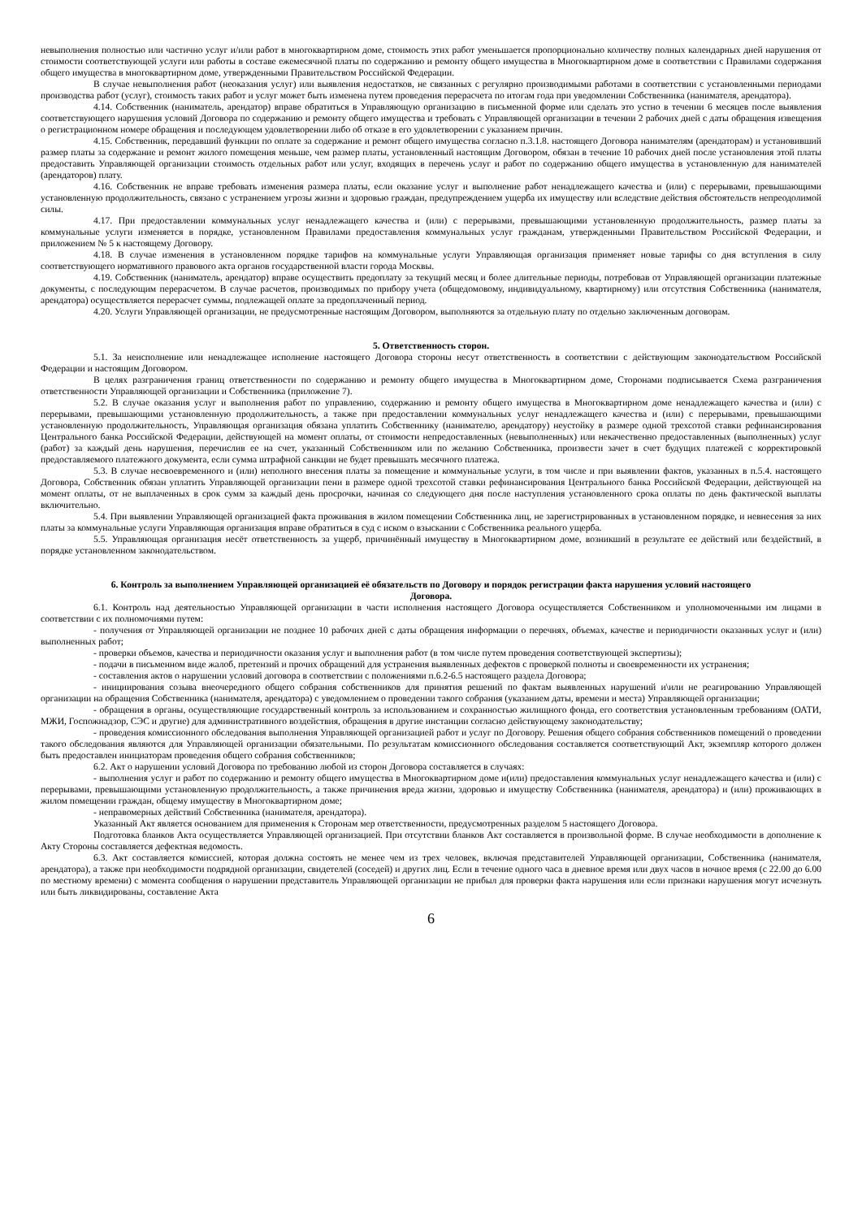невыполнения полностью или частично услуг и/или работ в многоквартирном доме, стоимость этих работ уменьшается пропорционально количеству полных календарных дней нарушения от стоимости соответствующей услуги или работы в составе ежемесячной платы по содержанию и ремонту общего имущества в Многоквартирном доме в соответствии с Правилами содержания общего имущества в многоквартирном доме, утвержденными Правительством Российской Федерации.
В случае невыполнения работ (неоказания услуг) или выявления недостатков, не связанных с регулярно производимыми работами в соответствии с установленными периодами производства работ (услуг), стоимость таких работ и услуг может быть изменена путем проведения перерасчета по итогам года при уведомлении Собственника (нанимателя, арендатора).
4.14. Собственник (наниматель, арендатор) вправе обратиться в Управляющую организацию в письменной форме или сделать это устно в течении 6 месяцев после выявления соответствующего нарушения условий Договора по содержанию и ремонту общего имущества и требовать с Управляющей организации в течении 2 рабочих дней с даты обращения извещения о регистрационном номере обращения и последующем удовлетворении либо об отказе в его удовлетворении с указанием причин.
4.15. Собственник, передавший функции по оплате за содержание и ремонт общего имущества согласно п.3.1.8. настоящего Договора нанимателям (арендаторам) и установивший размер платы за содержание и ремонт жилого помещения меньше, чем размер платы, установленный настоящим Договором, обязан в течение 10 рабочих дней после установления этой платы предоставить Управляющей организации стоимость отдельных работ или услуг, входящих в перечень услуг и работ по содержанию общего имущества в установленную для нанимателей (арендаторов) плату.
4.16. Собственник не вправе требовать изменения размера платы, если оказание услуг и выполнение работ ненадлежащего качества и (или) с перерывами, превышающими установленную продолжительность, связано с устранением угрозы жизни и здоровью граждан, предупреждением ущерба их имуществу или вследствие действия обстоятельств непреодолимой силы.
4.17. При предоставлении коммунальных услуг ненадлежащего качества и (или) с перерывами, превышающими установленную продолжительность, размер платы за коммунальные услуги изменяется в порядке, установленном Правилами предоставления коммунальных услуг гражданам, утвержденными Правительством Российской Федерации, и приложением № 5 к настоящему Договору.
4.18. В случае изменения в установленном порядке тарифов на коммунальные услуги Управляющая организация применяет новые тарифы со дня вступления в силу соответствующего нормативного правового акта органов государственной власти города Москвы.
4.19. Собственник (наниматель, арендатор) вправе осуществить предоплату за текущий месяц и более длительные периоды, потребовав от Управляющей организации платежные документы, с последующим перерасчетом. В случае расчетов, производимых по прибору учета (общедомовому, индивидуальному, квартирному) или отсутствия Собственника (нанимателя, арендатора) осуществляется перерасчет суммы, подлежащей оплате за предоплаченный период.
4.20. Услуги Управляющей организации, не предусмотренные настоящим Договором, выполняются за отдельную плату по отдельно заключенным договорам.
5. Ответственность сторон.
5.1. За неисполнение или ненадлежащее исполнение настоящего Договора стороны несут ответственность в соответствии с действующим законодательством Российской Федерации и настоящим Договором.
В целях разграничения границ ответственности по содержанию и ремонту общего имущества в Многоквартирном доме, Сторонами подписывается Схема разграничения ответственности Управляющей организации и Собственника (приложение 7).
5.2. В случае оказания услуг и выполнения работ по управлению, содержанию и ремонту общего имущества в Многоквартирном доме ненадлежащего качества и (или) с перерывами, превышающими установленную продолжительность, а также при предоставлении коммунальных услуг ненадлежащего качества и (или) с перерывами, превышающими установленную продолжительность, Управляющая организация обязана уплатить Собственнику (нанимателю, арендатору) неустойку в размере одной трехсотой ставки рефинансирования Центрального банка Российской Федерации, действующей на момент оплаты, от стоимости непредоставленных (невыполненных) или некачественно предоставленных (выполненных) услуг (работ) за каждый день нарушения, перечислив ее на счет, указанный Собственником или по желанию Собственника, произвести зачет в счет будущих платежей с корректировкой предоставляемого платежного документа, если сумма штрафной санкции не будет превышать месячного платежа.
5.3. В случае несвоевременного и (или) неполного внесения платы за помещение и коммунальные услуги, в том числе и при выявлении фактов, указанных в п.5.4. настоящего Договора, Собственник обязан уплатить Управляющей организации пени в размере одной трехсотой ставки рефинансирования Центрального банка Российской Федерации, действующей на момент оплаты, от не выплаченных в срок сумм за каждый день просрочки, начиная со следующего дня после наступления установленного срока оплаты по день фактической выплаты включительно.
5.4. При выявлении Управляющей организацией факта проживания в жилом помещении Собственника лиц, не зарегистрированных в установленном порядке, и невнесения за них платы за коммунальные услуги Управляющая организация вправе обратиться в суд с иском о взыскании с Собственника реального ущерба.
5.5. Управляющая организация несёт ответственность за ущерб, причинённый имуществу в Многоквартирном доме, возникший в результате ее действий или бездействий, в порядке установленном законодательством.
6. Контроль за выполнением Управляющей организацией её обязательств по Договору и порядок регистрации факта нарушения условий настоящего Договора.
6.1. Контроль над деятельностью Управляющей организации в части исполнения настоящего Договора осуществляется Собственником и уполномоченными им лицами в соответствии с их полномочиями путем:
- получения от Управляющей организации не позднее 10 рабочих дней с даты обращения информации о перечнях, объемах, качестве и периодичности оказанных услуг и (или) выполненных работ;
- проверки объемов, качества и периодичности оказания услуг и выполнения работ (в том числе путем проведения соответствующей экспертизы);
- подачи в письменном виде жалоб, претензий и прочих обращений для устранения выявленных дефектов с проверкой полноты и своевременности их устранения;
- составления актов о нарушении условий договора в соответствии с положениями п.6.2-6.5 настоящего раздела Договора;
- инициирования созыва внеочередного общего собрания собственников для принятия решений по фактам выявленных нарушений и\или не реагированию Управляющей организации на обращения Собственника (нанимателя, арендатора) с уведомлением о проведении такого собрания (указанием даты, времени и места) Управляющей организации;
- обращения в органы, осуществляющие государственный контроль за использованием и сохранностью жилищного фонда, его соответствия установленным требованиям (ОАТИ, МЖИ, Госпожнадзор, СЭС и другие) для административного воздействия, обращения в другие инстанции согласно действующему законодательству;
- проведения комиссионного обследования выполнения Управляющей организацией работ и услуг по Договору. Решения общего собрания собственников помещений о проведении такого обследования являются для Управляющей организации обязательными. По результатам комиссионного обследования составляется соответствующий Акт, экземпляр которого должен быть предоставлен инициаторам проведения общего собрания собственников;
6.2. Акт о нарушении условий Договора по требованию любой из сторон Договора составляется в случаях:
- выполнения услуг и работ по содержанию и ремонту общего имущества в Многоквартирном доме и(или) предоставления коммунальных услуг ненадлежащего качества и (или) с перерывами, превышающими установленную продолжительность, а также причинения вреда жизни, здоровью и имуществу Собственника (нанимателя, арендатора) и (или) проживающих в жилом помещении граждан, общему имуществу в Многоквартирном доме;
- неправомерных действий Собственника (нанимателя, арендатора).
Указанный Акт является основанием для применения к Сторонам мер ответственности, предусмотренных разделом 5 настоящего Договора.
Подготовка бланков Акта осуществляется Управляющей организацией. При отсутствии бланков Акт составляется в произвольной форме. В случае необходимости в дополнение к Акту Стороны составляется дефектная ведомость.
6.3. Акт составляется комиссией, которая должна состоять не менее чем из трех человек, включая представителей Управляющей организации, Собственника (нанимателя, арендатора), а также при необходимости подрядной организации, свидетелей (соседей) и других лиц. Если в течение одного часа в дневное время или двух часов в ночное время (с 22.00 до 6.00 по местному времени) с момента сообщения о нарушении представитель Управляющей организации не прибыл для проверки факта нарушения или если признаки нарушения могут исчезнуть или быть ликвидированы, составление Акта
6